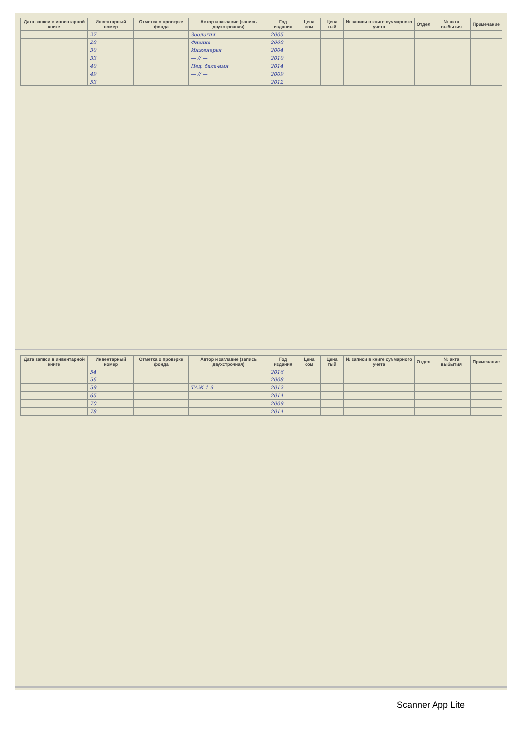| Дата записи в инвентарной книге | Инвентарный номер | Отметка о проверке фонда | Автор и заглавие (запись двухстрочная) | Год издания | Цена сом | Цена тый | № записи в книге суммарного учета | Отдел | № акта выбытия | Примечание |
| --- | --- | --- | --- | --- | --- | --- | --- | --- | --- | --- |
| | 27 | | Зоология | 2005 | | | | | | |
| | 28 | | Физика | 2008 | | | | | | |
| | 30 | | Инженерия | 2004 | | | | | | |
| | 33 | | — // — | 2010 | | | | | | |
| | 40 | | Пед. бала-нын | 2014 | | | | | | |
| | 49 | | — // — | 2009 | | | | | | |
| | 53 | | | 2012 | | | | | | |
| Дата записи в инвентарной книге | Инвентарный номер | Отметка о проверке фонда | Автор и заглавие (запись двухстрочная) | Год издания | Цена сом | Цена тый | № записи в книге суммарного учета | Отдел | № акта выбытия | Примечание |
| --- | --- | --- | --- | --- | --- | --- | --- | --- | --- | --- |
| | 54 | | | 2016 | | | | | | |
| | 56 | | | 2008 | | | | | | |
| | 59 | | ТАЖ 1-9 | 2012 | | | | | | |
| | 65 | | | 2014 | | | | | | |
| | 70 | | | 2009 | | | | | | |
| | 78 | | | 2014 | | | | | | |
Scanner App Lite